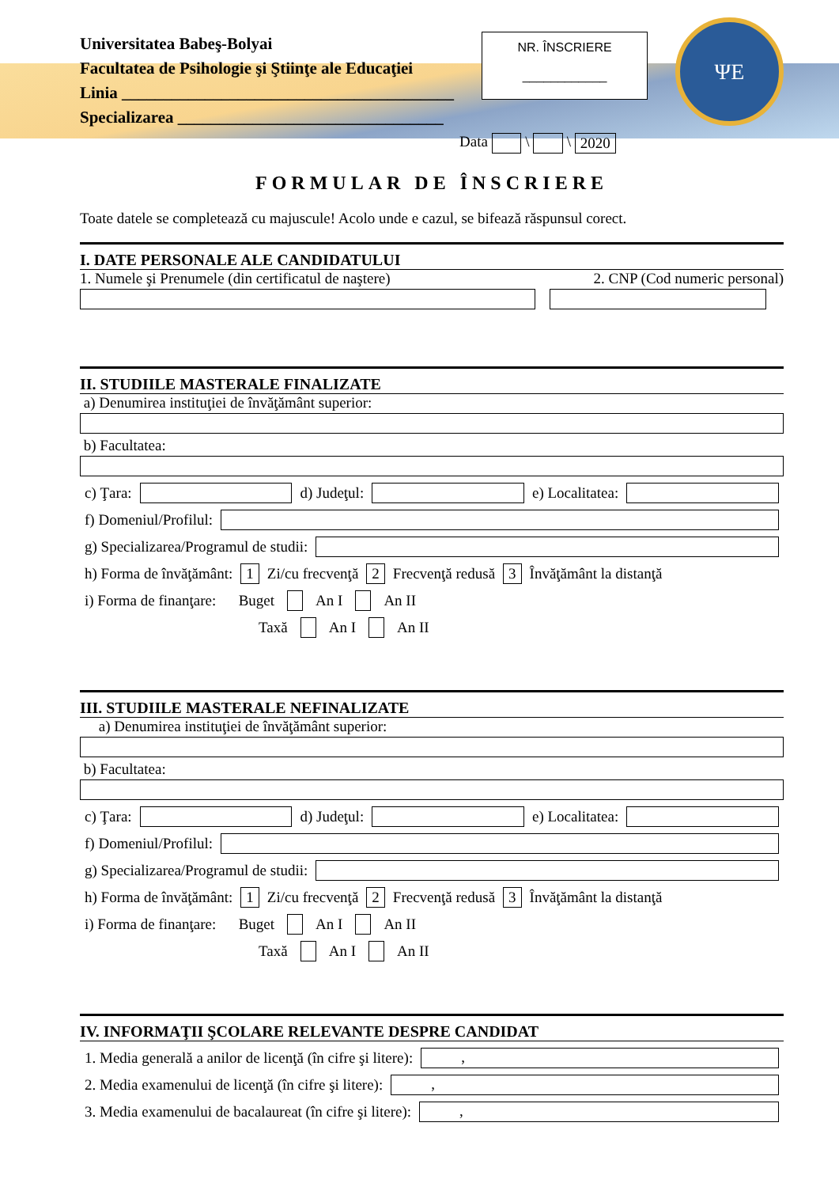Universitatea Babeş-Bolyai
Facultatea de Psihologie şi Ştiinţe ale Educaţiei
Linia ________________________________________
Specializarea ________________________________
NR. ÎNSCRIERE
____________
ΨE
Data \ \ 2020
FORMULAR DE ÎNSCRIERE
Toate datele se completează cu majuscule! Acolo unde e cazul, se bifează răspunsul corect.
I. DATE PERSONALE ALE CANDIDATULUI
1. Numele şi Prenumele (din certificatul de naştere) 2. CNP (Cod numeric personal)
II. STUDIILE MASTERALE FINALIZATE
a) Denumirea instituţiei de învăţământ superior:
b) Facultatea:
c) Ţara:
d) Judeţul:
e) Localitatea:
f) Domeniul/Profilul:
g) Specializarea/Programul de studii:
h) Forma de învăţământ: 1 Zi/cu frecvenţă 2 Frecvenţă redusă 3 Învăţământ la distanţă
i) Forma de finanţare: Buget An I An II
Taxă An I An II
III. STUDIILE MASTERALE NEFINALIZATE
a) Denumirea instituţiei de învăţământ superior:
b) Facultatea:
c) Ţara:
d) Judeţul:
e) Localitatea:
f) Domeniul/Profilul:
g) Specializarea/Programul de studii:
h) Forma de învăţământ: 1 Zi/cu frecvenţă 2 Frecvenţă redusă 3 Învăţământ la distanţă
i) Forma de finanţare: Buget An I An II
Taxă An I An II
IV. INFORMAŢII ŞCOLARE RELEVANTE DESPRE CANDIDAT
1. Media generală a anilor de licenţă (în cifre şi litere):
,
2. Media examenului de licenţă (în cifre şi litere):
,
3. Media examenului de bacalaureat (în cifre şi litere):
,